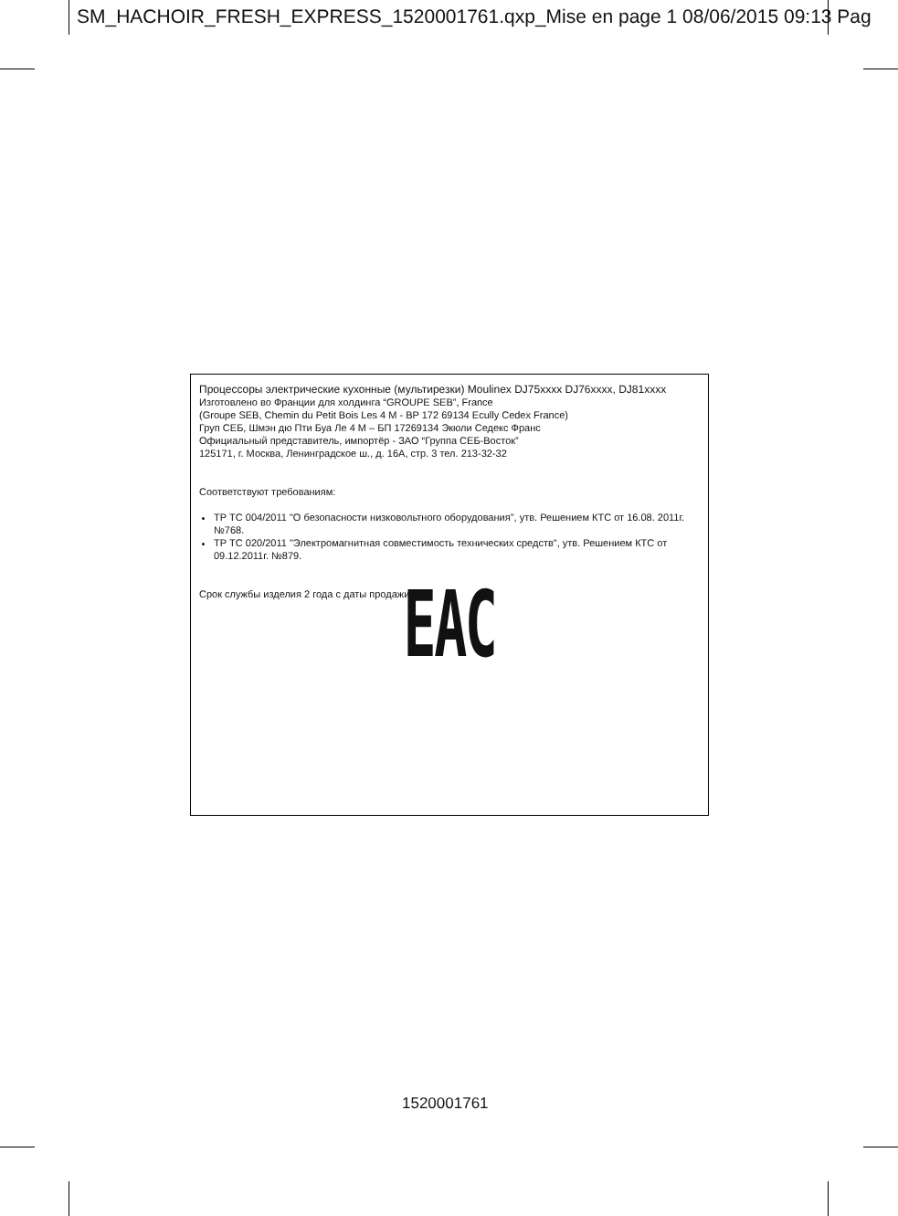SM_HACHOIR_FRESH_EXPRESS_1520001761.qxp_Mise en page 1 08/06/2015 09:13 Pag
Процессоры электрические кухонные (мультирезки) Moulinex DJ75xxxx DJ76xxxx, DJ81xxxx
Изготовлено во Франции для холдинга “GROUPE SEB”, France
(Groupe SEB, Chemin du Petit Bois Les 4 M - BP 172 69134 Ecully Cedex France)
Груп СЕБ, Шмэн дю Пти Буа Ле 4 М – БП 17269134 Экюли Седекс Франс
Официальный представитель, импортёр - ЗАО “Группа СЕБ-Восток”
125171, г. Москва, Ленинградское ш., д. 16А, стр. 3 тел. 213-32-32
Соответствуют требованиям:
ТР ТС 004/2011 "О безопасности низковольтного оборудования", утв. Решением КТС от 16.08. 2011г. №768.
ТР ТС 020/2011 "Электромагнитная совместимость технических средств", утв. Решением КТС от 09.12.2011г. №879.
Срок службы изделия 2 года с даты продажи.
EAC
1520001761